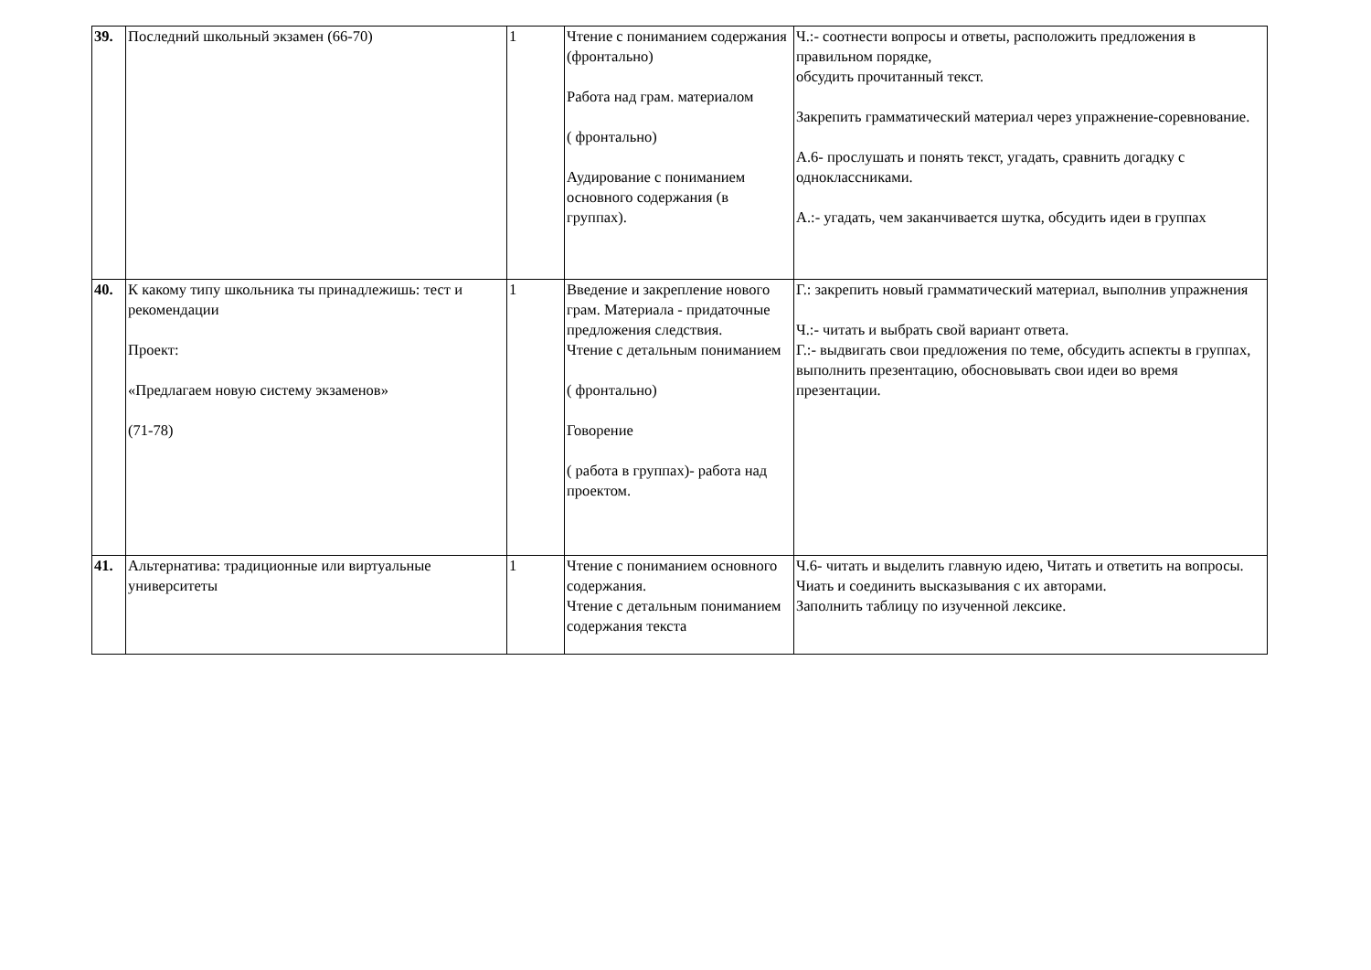| 39. | Последний школьный экзамен (66-70) | 1 | Чтение с пониманием содержания (фронтально) Работа над грам. материалом ( фронтально) Аудирование с пониманием основного содержания (в группах). | Ч.:- соотнести вопросы и ответы, расположить предложения в правильном порядке, обсудить прочитанный текст. Закрепить грамматический материал через упражнение-соревнование. А.6- прослушать и понять текст, угадать, сравнить догадку с одноклассниками. А.:- угадать, чем заканчивается шутка, обсудить идеи в группах |
| 40. | К какому типу школьника ты принадлежишь: тест и рекомендации Проект: «Предлагаем новую систему экзаменов» (71-78) | 1 | Введение и закрепление нового грам. Материала - придаточные предложения следствия. Чтение с детальным пониманием ( фронтально) Говорение ( работа в группах)- работа над проектом. | Г.: закрепить новый грамматический материал, выполнив упражнения Ч.:- читать и выбрать свой вариант ответа. Г.:- выдвигать свои предложения по теме, обсудить аспекты в группах, выполнить презентацию, обосновывать свои идеи во время презентации. |
| 41. | Альтернатива: традиционные или виртуальные университеты | 1 | Чтение с пониманием основного содержания. Чтение с детальным пониманием содержания текста | Ч.6- читать и выделить главную идею, Читать и ответить на вопросы. Чиать и соединить высказывания с их авторами. Заполнить таблицу по изученной лексике. |